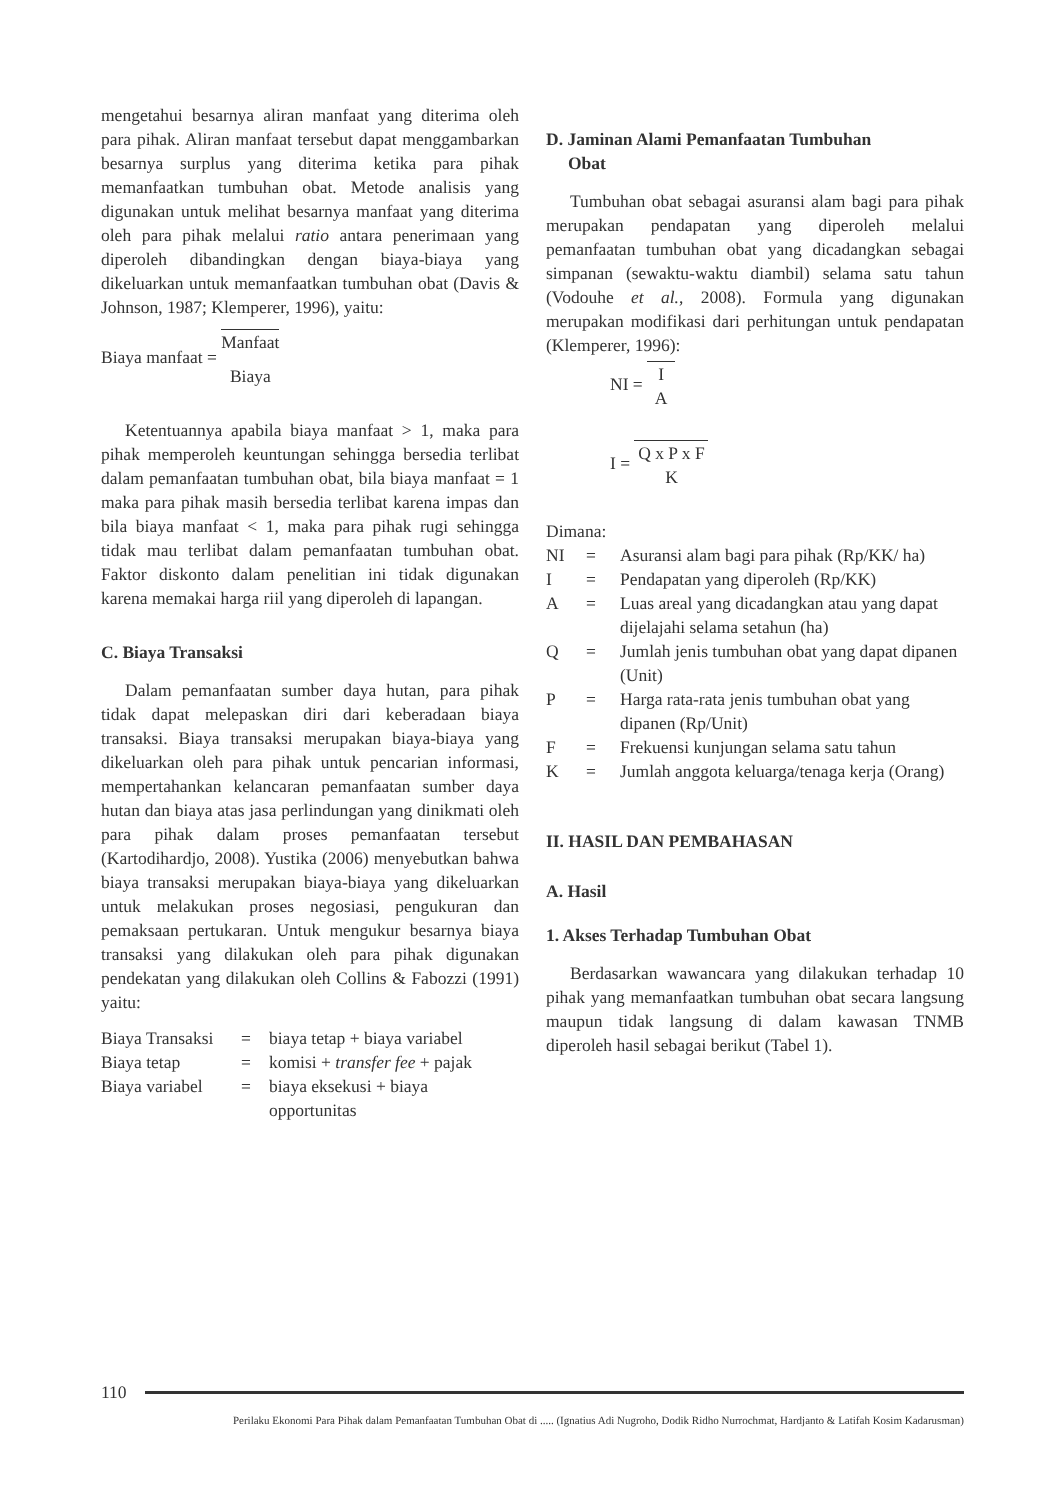mengetahui besarnya aliran manfaat yang diterima oleh para pihak. Aliran manfaat tersebut dapat menggambarkan besarnya surplus yang diterima ketika para pihak memanfaatkan tumbuhan obat. Metode analisis yang digunakan untuk melihat besarnya manfaat yang diterima oleh para pihak melalui ratio antara penerimaan yang diperoleh dibandingkan dengan biaya-biaya yang dikeluarkan untuk memanfaatkan tumbuhan obat (Davis & Johnson, 1987; Klemperer, 1996), yaitu:
Biaya manfaat = Manfaat Biaya
Ketentuannya apabila biaya manfaat > 1, maka para pihak memperoleh keuntungan sehingga bersedia terlibat dalam pemanfaatan tumbuhan obat, bila biaya manfaat = 1 maka para pihak masih bersedia terlibat karena impas dan bila biaya manfaat < 1, maka para pihak rugi sehingga tidak mau terlibat dalam pemanfaatan tumbuhan obat. Faktor diskonto dalam penelitian ini tidak digunakan karena memakai harga riil yang diperoleh di lapangan.
C. Biaya Transaksi
Dalam pemanfaatan sumber daya hutan, para pihak tidak dapat melepaskan diri dari keberadaan biaya transaksi. Biaya transaksi merupakan biaya-biaya yang dikeluarkan oleh para pihak untuk pencarian informasi, mempertahankan kelancaran pemanfaatan sumber daya hutan dan biaya atas jasa perlindungan yang dinikmati oleh para pihak dalam proses pemanfaatan tersebut (Kartodihardjo, 2008). Yustika (2006) menyebutkan bahwa biaya transaksi merupakan biaya-biaya yang dikeluarkan untuk melakukan proses negosiasi, pengukuran dan pemaksaan pertukaran. Untuk mengukur besarnya biaya transaksi yang dilakukan oleh para pihak digunakan pendekatan yang dilakukan oleh Collins & Fabozzi (1991) yaitu:
| Biaya Transaksi | = | biaya tetap + biaya variabel |
| Biaya tetap | = | komisi + transfer fee + pajak |
| Biaya variabel | = | biaya eksekusi + biaya opportunitas |
D. Jaminan Alami Pemanfaatan Tumbuhan
Obat
Tumbuhan obat sebagai asuransi alam bagi para pihak merupakan pendapatan yang diperoleh melalui pemanfaatan tumbuhan obat yang dicadangkan sebagai simpanan (sewaktu-waktu diambil) selama satu tahun (Vodouhe et al., 2008). Formula yang digunakan merupakan modifikasi dari perhitungan untuk pendapatan (Klemperer, 1996):
NI = I A
I = Q x P x F K
Dimana:
| NI | = | Asuransi alam bagi para pihak (Rp/KK/ ha) |
| I | = | Pendapatan yang diperoleh (Rp/KK) |
| A | = | Luas areal yang dicadangkan atau yang dapat dijelajahi selama setahun (ha) |
| Q | = | Jumlah jenis tumbuhan obat yang dapat dipanen (Unit) |
| P | = | Harga rata-rata jenis tumbuhan obat yang dipanen (Rp/Unit) |
| F | = | Frekuensi kunjungan selama satu tahun |
| K | = | Jumlah anggota keluarga/tenaga kerja (Orang) |
II. HASIL DAN PEMBAHASAN
A. Hasil
1. Akses Terhadap Tumbuhan Obat
Berdasarkan wawancara yang dilakukan terhadap 10 pihak yang memanfaatkan tumbuhan obat secara langsung maupun tidak langsung di dalam kawasan TNMB diperoleh hasil sebagai berikut (Tabel 1).
110
Perilaku Ekonomi Para Pihak dalam Pemanfaatan Tumbuhan Obat di ..... (Ignatius Adi Nugroho, Dodik Ridho Nurrochmat, Hardjanto & Latifah Kosim Kadarusman)